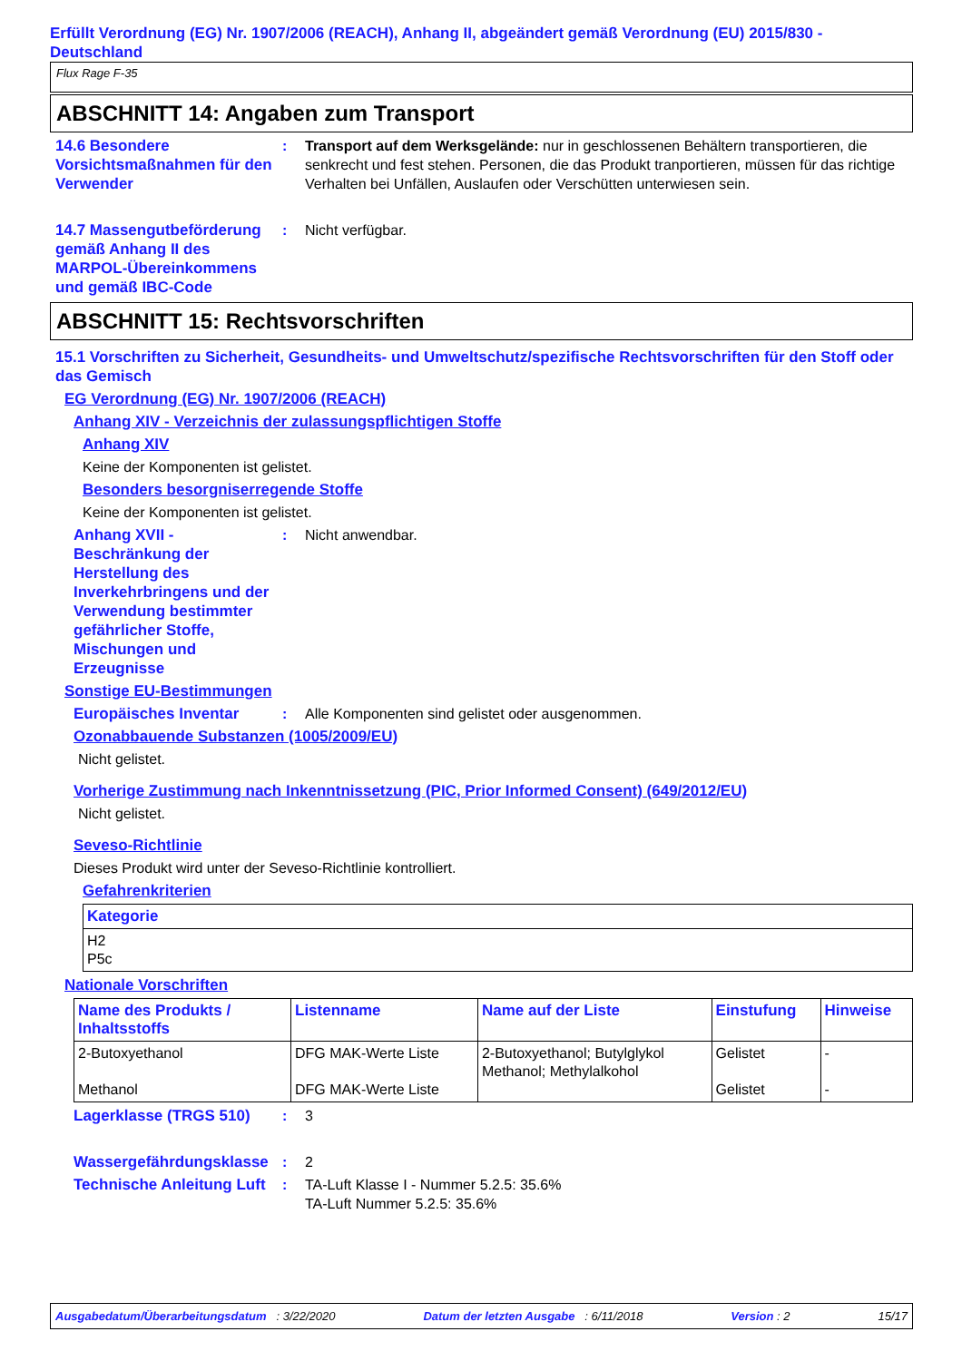Erfüllt Verordnung (EG) Nr. 1907/2006 (REACH), Anhang II, abgeändert gemäß Verordnung (EU) 2015/830 - Deutschland
Flux Rage F-35
ABSCHNITT 14: Angaben zum Transport
14.6 Besondere Vorsichtsmaßnahmen für den Verwender
: Transport auf dem Werksgelände: nur in geschlossenen Behältern transportieren, die senkrecht und fest stehen. Personen, die das Produkt tranportieren, müssen für das richtige Verhalten bei Unfällen, Auslaufen oder Verschütten unterwiesen sein.
14.7 Massengutbeförderung gemäß Anhang II des MARPOL-Übereinkommens und gemäß IBC-Code
: Nicht verfügbar.
ABSCHNITT 15: Rechtsvorschriften
15.1 Vorschriften zu Sicherheit, Gesundheits- und Umweltschutz/spezifische Rechtsvorschriften für den Stoff oder das Gemisch
EG Verordnung (EG) Nr. 1907/2006 (REACH)
Anhang XIV - Verzeichnis der zulassungspflichtigen Stoffe
Anhang XIV
Keine der Komponenten ist gelistet.
Besonders besorgniserregende Stoffe
Keine der Komponenten ist gelistet.
Anhang XVII - Beschränkung der Herstellung des Inverkehrbringens und der Verwendung bestimmter gefährlicher Stoffe, Mischungen und Erzeugnisse
: Nicht anwendbar.
Sonstige EU-Bestimmungen
Europäisches Inventar : Alle Komponenten sind gelistet oder ausgenommen.
Ozonabbauende Substanzen (1005/2009/EU)
Nicht gelistet.
Vorherige Zustimmung nach Inkenntnissetzung (PIC, Prior Informed Consent) (649/2012/EU)
Nicht gelistet.
Seveso-Richtlinie
Dieses Produkt wird unter der Seveso-Richtlinie kontrolliert.
Gefahrenkriterien
| Kategorie |
| --- |
| H2 P5c |
Nationale Vorschriften
| Name des Produkts / Inhaltsstoffs | Listenname | Name auf der Liste | Einstufung | Hinweise |
| --- | --- | --- | --- | --- |
| 2-Butoxyethanol Methanol | DFG MAK-Werte Liste DFG MAK-Werte Liste | 2-Butoxyethanol; Butylglykol Methanol; Methylalkohol | Gelistet Gelistet | - - |
Lagerklasse (TRGS 510) : 3
Wassergefährdungsklasse
: 2
Technische Anleitung Luft
: TA-Luft Klasse I - Nummer 5.2.5: 35.6%
TA-Luft Nummer 5.2.5: 35.6%
Ausgabedatum/Überarbeitungsdatum : 3/22/2020 Datum der letzten Ausgabe : 6/11/2018 Version : 2 15/17